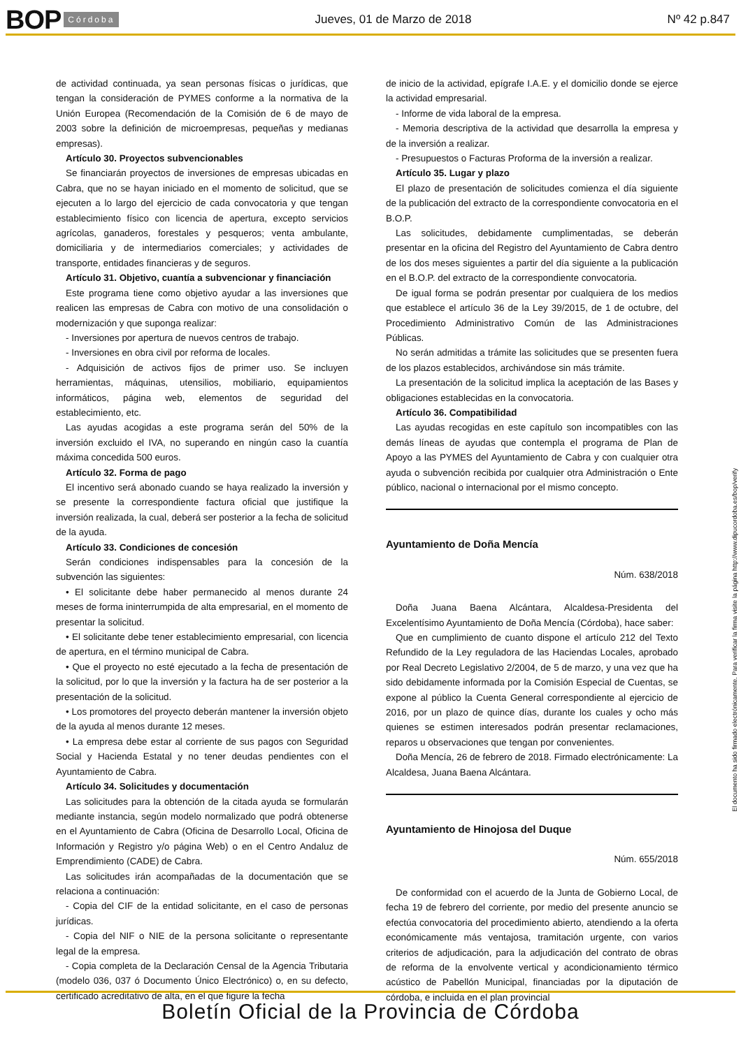BOP Córdoba Jueves, 01 de Marzo de 2018 Nº 42 p.847
de actividad continuada, ya sean personas físicas o jurídicas, que tengan la consideración de PYMES conforme a la normativa de la Unión Europea (Recomendación de la Comisión de 6 de mayo de 2003 sobre la definición de microempresas, pequeñas y medianas empresas).
Artículo 30. Proyectos subvencionables
Se financiarán proyectos de inversiones de empresas ubicadas en Cabra, que no se hayan iniciado en el momento de solicitud, que se ejecuten a lo largo del ejercicio de cada convocatoria y que tengan establecimiento físico con licencia de apertura, excepto servicios agrícolas, ganaderos, forestales y pesqueros; venta ambulante, domiciliaria y de intermediarios comerciales; y actividades de transporte, entidades financieras y de seguros.
Artículo 31. Objetivo, cuantía a subvencionar y financiación
Este programa tiene como objetivo ayudar a las inversiones que realicen las empresas de Cabra con motivo de una consolidación o modernización y que suponga realizar:
- Inversiones por apertura de nuevos centros de trabajo.
- Inversiones en obra civil por reforma de locales.
- Adquisición de activos fijos de primer uso. Se incluyen herramientas, máquinas, utensilios, mobiliario, equipamientos informáticos, página web, elementos de seguridad del establecimiento, etc.
Las ayudas acogidas a este programa serán del 50% de la inversión excluido el IVA, no superando en ningún caso la cuantía máxima concedida 500 euros.
Artículo 32. Forma de pago
El incentivo será abonado cuando se haya realizado la inversión y se presente la correspondiente factura oficial que justifique la inversión realizada, la cual, deberá ser posterior a la fecha de solicitud de la ayuda.
Artículo 33. Condiciones de concesión
Serán condiciones indispensables para la concesión de la subvención las siguientes:
• El solicitante debe haber permanecido al menos durante 24 meses de forma ininterrumpida de alta empresarial, en el momento de presentar la solicitud.
• El solicitante debe tener establecimiento empresarial, con licencia de apertura, en el término municipal de Cabra.
• Que el proyecto no esté ejecutado a la fecha de presentación de la solicitud, por lo que la inversión y la factura ha de ser posterior a la presentación de la solicitud.
• Los promotores del proyecto deberán mantener la inversión objeto de la ayuda al menos durante 12 meses.
• La empresa debe estar al corriente de sus pagos con Seguridad Social y Hacienda Estatal y no tener deudas pendientes con el Ayuntamiento de Cabra.
Artículo 34. Solicitudes y documentación
Las solicitudes para la obtención de la citada ayuda se formularán mediante instancia, según modelo normalizado que podrá obtenerse en el Ayuntamiento de Cabra (Oficina de Desarrollo Local, Oficina de Información y Registro y/o página Web) o en el Centro Andaluz de Emprendimiento (CADE) de Cabra.
Las solicitudes irán acompañadas de la documentación que se relaciona a continuación:
- Copia del CIF de la entidad solicitante, en el caso de personas jurídicas.
- Copia del NIF o NIE de la persona solicitante o representante legal de la empresa.
- Copia completa de la Declaración Censal de la Agencia Tributaria (modelo 036, 037 ó Documento Único Electrónico) o, en su defecto, certificado acreditativo de alta, en el que figure la fecha
de inicio de la actividad, epígrafe I.A.E. y el domicilio donde se ejerce la actividad empresarial.
- Informe de vida laboral de la empresa.
- Memoria descriptiva de la actividad que desarrolla la empresa y de la inversión a realizar.
- Presupuestos o Facturas Proforma de la inversión a realizar.
Artículo 35. Lugar y plazo
El plazo de presentación de solicitudes comienza el día siguiente de la publicación del extracto de la correspondiente convocatoria en el B.O.P.
Las solicitudes, debidamente cumplimentadas, se deberán presentar en la oficina del Registro del Ayuntamiento de Cabra dentro de los dos meses siguientes a partir del día siguiente a la publicación en el B.O.P. del extracto de la correspondiente convocatoria.
De igual forma se podrán presentar por cualquiera de los medios que establece el artículo 36 de la Ley 39/2015, de 1 de octubre, del Procedimiento Administrativo Común de las Administraciones Públicas.
No serán admitidas a trámite las solicitudes que se presenten fuera de los plazos establecidos, archivándose sin más trámite.
La presentación de la solicitud implica la aceptación de las Bases y obligaciones establecidas en la convocatoria.
Artículo 36. Compatibilidad
Las ayudas recogidas en este capítulo son incompatibles con las demás líneas de ayudas que contempla el programa de Plan de Apoyo a las PYMES del Ayuntamiento de Cabra y con cualquier otra ayuda o subvención recibida por cualquier otra Administración o Ente público, nacional o internacional por el mismo concepto.
Ayuntamiento de Doña Mencía
Núm. 638/2018
Doña Juana Baena Alcántara, Alcaldesa-Presidenta del Excelentísimo Ayuntamiento de Doña Mencía (Córdoba), hace saber:
Que en cumplimiento de cuanto dispone el artículo 212 del Texto Refundido de la Ley reguladora de las Haciendas Locales, aprobado por Real Decreto Legislativo 2/2004, de 5 de marzo, y una vez que ha sido debidamente informada por la Comisión Especial de Cuentas, se expone al público la Cuenta General correspondiente al ejercicio de 2016, por un plazo de quince días, durante los cuales y ocho más quienes se estimen interesados podrán presentar reclamaciones, reparos u observaciones que tengan por convenientes.
Doña Mencía, 26 de febrero de 2018. Firmado electrónicamente: La Alcaldesa, Juana Baena Alcántara.
Ayuntamiento de Hinojosa del Duque
Núm. 655/2018
De conformidad con el acuerdo de la Junta de Gobierno Local, de fecha 19 de febrero del corriente, por medio del presente anuncio se efectúa convocatoria del procedimiento abierto, atendiendo a la oferta económicamente más ventajosa, tramitación urgente, con varios criterios de adjudicación, para la adjudicación del contrato de obras de reforma de la envolvente vertical y acondicionamiento térmico acústico de Pabellón Municipal, financiadas por la diputación de córdoba, e incluida en el plan provincial
El documento ha sido firmado electrónicamente. Para verificar la firma visite la página http://www.dipucordoba.es/bop/verify
Boletín Oficial de la Provincia de Córdoba